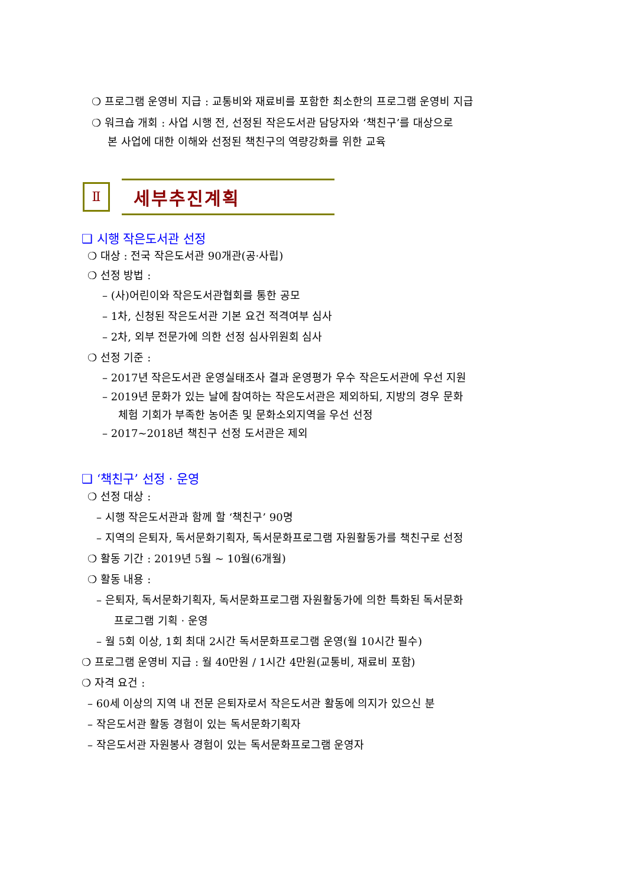❍ 프로그램 운영비 지급 : 교통비와 재료비를 포함한 최소한의 프로그램 운영비 지급
❍ 워크숍 개회 : 사업 시행 전, 선정된 작은도서관 담당자와 ‘책친구’를 대상으로
본 사업에 대한 이해와 선정된 책친구의 역량강화를 위한 교육
Ⅱ
세부추진계획
❑ 시행 작은도서관 선정
❍ 대상 : 전국 작은도서관 90개관(공·사립)
❍ 선정 방법 :
– (사)어린이와 작은도서관협회를 통한 공모
– 1차, 신청된 작은도서관 기본 요건 적격여부 심사
– 2차, 외부 전문가에 의한 선정 심사위원회 심사
❍ 선정 기준 :
– 2017년 작은도서관 운영실태조사 결과 운영평가 우수 작은도서관에 우선 지원
– 2019년 문화가 있는 날에 참여하는 작은도서관은 제외하되, 지방의 경우 문화
체험 기회가 부족한 농어촌 및 문화소외지역을 우선 선정
– 2017~2018년 책친구 선정 도서관은 제외
❑ ‘책친구’ 선정 · 운영
❍ 선정 대상 :
– 시행 작은도서관과 함께 할 ‘책친구’ 90명
– 지역의 은퇴자, 독서문화기획자, 독서문화프로그램 자원활동가를 책친구로 선정
❍ 활동 기간 : 2019년 5월 ~ 10월(6개월)
❍ 활동 내용 :
– 은퇴자, 독서문화기획자, 독서문화프로그램 자원활동가에 의한 특화된 독서문화
프로그램 기획 · 운영
– 월 5회 이상, 1회 최대 2시간 독서문화프로그램 운영(월 10시간 필수)
❍ 프로그램 운영비 지급 : 월 40만원 / 1시간 4만원(교통비, 재료비 포함)
❍ 자격 요건 :
– 60세 이상의 지역 내 전문 은퇴자로서 작은도서관 활동에 의지가 있으신 분
– 작은도서관 활동 경험이 있는 독서문화기획자
– 작은도서관 자원봉사 경험이 있는 독서문화프로그램 운영자